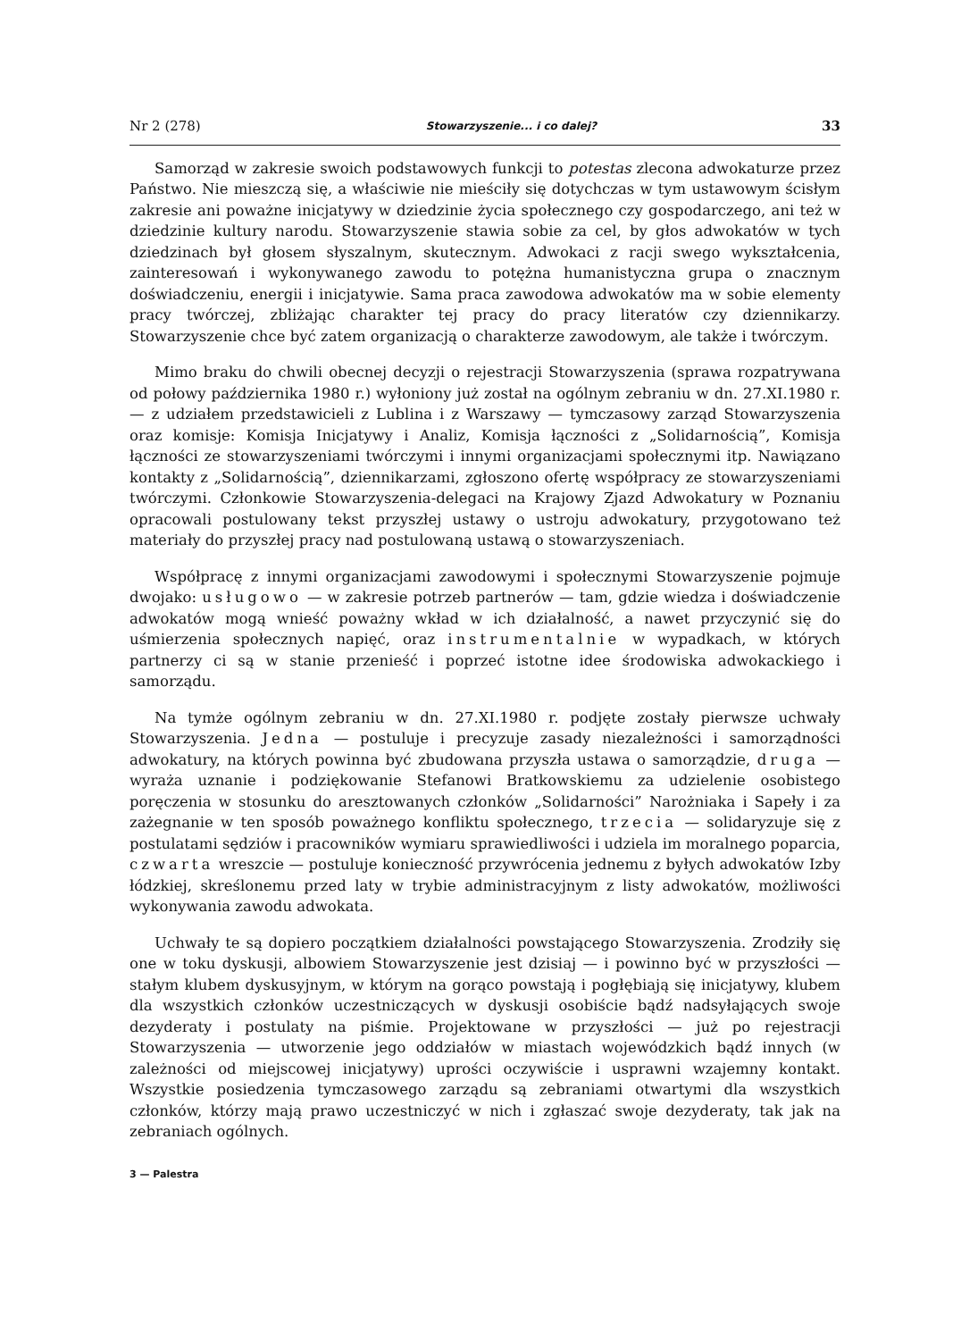Nr 2 (278) Stowarzyszenie... i co dalej? 33
Samorząd w zakresie swoich podstawowych funkcji to potestas zlecona adwokaturze przez Państwo. Nie mieszczą się, a właściwie nie mieściły się dotychczas w tym ustawowym ścisłym zakresie ani poważne inicjatywy w dziedzinie życia społecznego czy gospodarczego, ani też w dziedzinie kultury narodu. Stowarzyszenie stawia sobie za cel, by głos adwokatów w tych dziedzinach był głosem słyszalnym, skutecznym. Adwokaci z racji swego wykształcenia, zainteresowań i wykonywanego zawodu to potężna humanistyczna grupa o znacznym doświadczeniu, energii i inicjatywie. Sama praca zawodowa adwokatów ma w sobie elementy pracy twórczej, zbliżając charakter tej pracy do pracy literatów czy dziennikarzy. Stowarzyszenie chce być zatem organizacją o charakterze zawodowym, ale także i twórczym.
Mimo braku do chwili obecnej decyzji o rejestracji Stowarzyszenia (sprawa rozpatrywana od połowy października 1980 r.) wyłoniony już został na ogólnym zebraniu w dn. 27.XI.1980 r. — z udziałem przedstawicieli z Lublina i z Warszawy — tymczasowy zarząd Stowarzyszenia oraz komisje: Komisja Inicjatywy i Analiz, Komisja łączności z „Solidarnością”, Komisja łączności ze stowarzyszeniami twórczymi i innymi organizacjami społecznymi itp. Nawiązano kontakty z „Solidarnością”, dziennikarzami, zgłoszono ofertę współpracy ze stowarzyszeniami twórczymi. Członkowie Stowarzyszenia-delegaci na Krajowy Zjazd Adwokatury w Poznaniu opracowali postulowany tekst przyszłej ustawy o ustroju adwokatury, przygotowano też materiały do przyszłej pracy nad postulowaną ustawą o stowarzyszeniach.
Współpracę z innymi organizacjami zawodowymi i społecznymi Stowarzyszenie pojmuje dwojako: usługowo — w zakresie potrzeb partnerów — tam, gdzie wiedza i doświadczenie adwokatów mogą wnieść poważny wkład w ich działalność, a nawet przyczynić się do uśmierzenia społecznych napięć, oraz instrumentalnie w wypadkach, w których partnerzy ci są w stanie przenieść i poprzeć istotne idee środowiska adwokackiego i samorządu.
Na tymże ogólnym zebraniu w dn. 27.XI.1980 r. podjęte zostały pierwsze uchwały Stowarzyszenia. Jedna — postuluje i precyzuje zasady niezależności i samorządności adwokatury, na których powinna być zbudowana przyszła ustawa o samorządzie, druga — wyraża uznanie i podziękowanie Stefanowi Bratkowskiemu za udzielenie osobistego poręczenia w stosunku do aresztowanych członków „Solidarności” Narożniaka i Sapeły i za zażegnanie w ten sposób poważnego konfliktu społecznego, trzecia — solidaryzuje się z postulatami sędziów i pracowników wymiaru sprawiedliwości i udziela im moralnego poparcia, czwarta wreszcie — postuluje konieczność przywrócenia jednemu z byłych adwokatów Izby łódzkiej, skreślonemu przed laty w trybie administracyjnym z listy adwokatów, możliwości wykonywania zawodu adwokata.
Uchwały te są dopiero początkiem działalności powstającego Stowarzyszenia. Zrodziły się one w toku dyskusji, albowiem Stowarzyszenie jest dzisiaj — i powinno być w przyszłości — stałym klubem dyskusyjnym, w którym na gorąco powstają i pogłębiają się inicjatywy, klubem dla wszystkich członków uczestniczących w dyskusji osobiście bądź nadsyłających swoje dezyderaty i postulaty na piśmie. Projektowane w przyszłości — już po rejestracji Stowarzyszenia — utworzenie jego oddziałów w miastach wojewódzkich bądź innych (w zależności od miejscowej inicjatywy) uprości oczywiście i usprawni wzajemny kontakt. Wszystkie posiedzenia tymczasowego zarządu są zebraniami otwartymi dla wszystkich członków, którzy mają prawo uczestniczyć w nich i zgłaszać swoje dezyderaty, tak jak na zebraniach ogólnych.
3 — Palestra